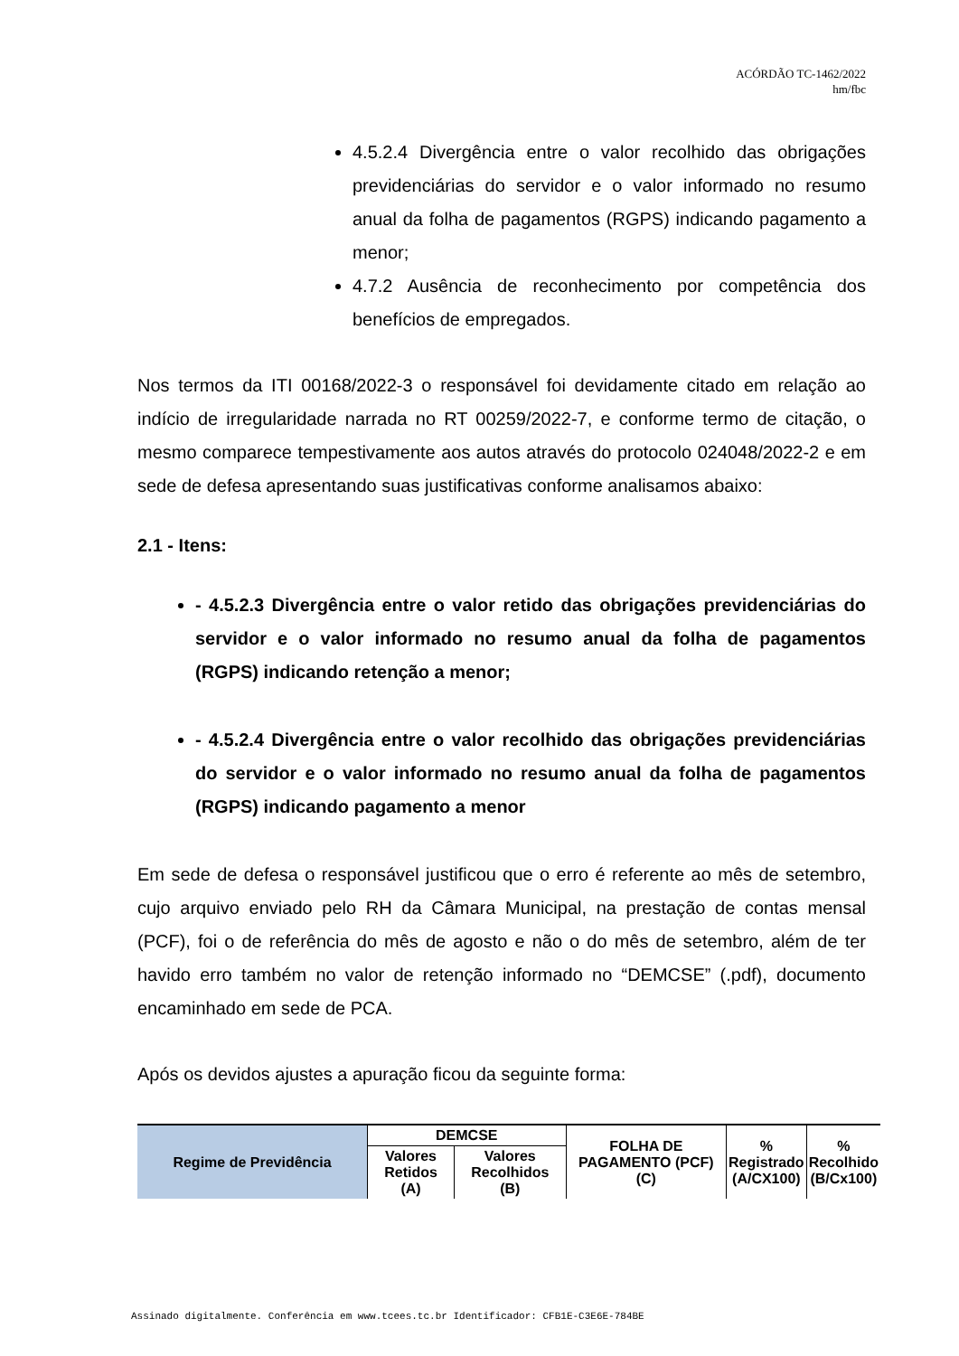ACÓRDÃO TC-1462/2022
hm/fbc
4.5.2.4 Divergência entre o valor recolhido das obrigações previdenciárias do servidor e o valor informado no resumo anual da folha de pagamentos (RGPS) indicando pagamento a menor;
4.7.2 Ausência de reconhecimento por competência dos benefícios de empregados.
Nos termos da ITI 00168/2022-3 o responsável foi devidamente citado em relação ao indício de irregularidade narrada no RT 00259/2022-7, e conforme termo de citação, o mesmo comparece tempestivamente aos autos através do protocolo 024048/2022-2 e em sede de defesa apresentando suas justificativas conforme analisamos abaixo:
2.1 - Itens:
- 4.5.2.3 Divergência entre o valor retido das obrigações previdenciárias do servidor e o valor informado no resumo anual da folha de pagamentos (RGPS) indicando retenção a menor;
- 4.5.2.4 Divergência entre o valor recolhido das obrigações previdenciárias do servidor e o valor informado no resumo anual da folha de pagamentos (RGPS) indicando pagamento a menor
Em sede de defesa o responsável justificou que o erro é referente ao mês de setembro, cujo arquivo enviado pelo RH da Câmara Municipal, na prestação de contas mensal (PCF), foi o de referência do mês de agosto e não o do mês de setembro, além de ter havido erro também no valor de retenção informado no “DEMCSE” (.pdf), documento encaminhado em sede de PCA.
Após os devidos ajustes a apuração ficou da seguinte forma:
| Regime de Previdência | DEMCSE | | FOLHA DE PAGAMENTO (PCF) (C) | % Registrado (A/CX100) | % Recolhido (B/Cx100) |
| --- | --- | --- | --- | --- | --- |
| | Valores Retidos (A) | Valores Recolhidos (B) | | | |
Assinado digitalmente. Conferência em www.tcees.tc.br Identificador: CFB1E-C3E6E-784BE